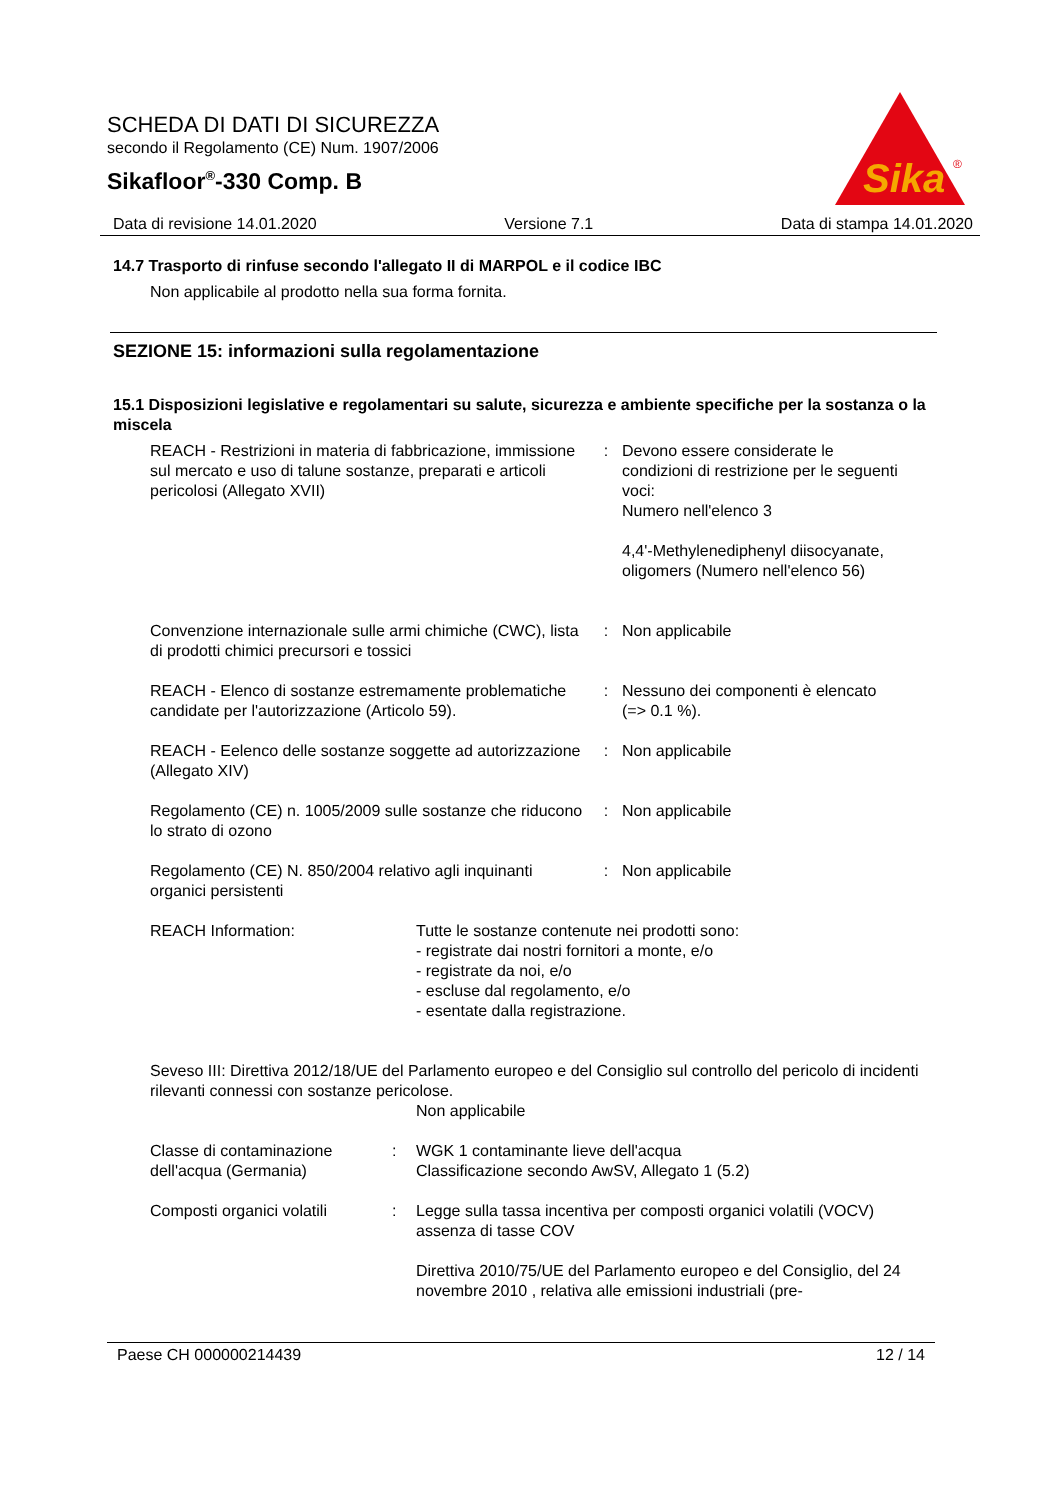SCHEDA DI DATI DI SICUREZZA
secondo il Regolamento (CE) Num. 1907/2006
Sikafloor<sup>®</sup>-330 Comp. B
Sika
®
Data di revisione 14.01.2020 Versione 7.1 Data di stampa 14.01.2020
14.7 Trasporto di rinfuse secondo l'allegato II di MARPOL e il codice IBC
Non applicabile al prodotto nella sua forma fornita.
SEZIONE 15: informazioni sulla regolamentazione
15.1 Disposizioni legislative e regolamentari su salute, sicurezza e ambiente specifiche per la sostanza o la miscela
| REACH - Restrizioni in materia di fabbricazione, immissione sul mercato e uso di talune sostanze, preparati e articoli pericolosi (Allegato XVII) | : | Devono essere considerate le condizioni di restrizione per le seguenti voci: Numero nell'elenco 3 4,4'-Methylenediphenyl diisocyanate, oligomers (Numero nell'elenco 56) |
| Convenzione internazionale sulle armi chimiche (CWC), lista di prodotti chimici precursori e tossici | : | Non applicabile |
| REACH - Elenco di sostanze estremamente problematiche candidate per l'autorizzazione (Articolo 59). | : | Nessuno dei componenti è elencato (=> 0.1 %). |
| REACH - Eelenco delle sostanze soggette ad autorizzazione (Allegato XIV) | : | Non applicabile |
| Regolamento (CE) n. 1005/2009 sulle sostanze che riducono lo strato di ozono | : | Non applicabile |
| Regolamento (CE) N. 850/2004 relativo agli inquinanti organici persistenti | : | Non applicabile |
| REACH Information: | Tutte le sostanze contenute nei prodotti sono: - registrate dai nostri fornitori a monte, e/o - registrate da noi, e/o - escluse dal regolamento, e/o - esentate dalla registrazione. |
Seveso III: Direttiva 2012/18/UE del Parlamento europeo e del Consiglio sul controllo del pericolo di incidenti rilevanti connessi con sostanze pericolose.
Non applicabile
| Classe di contaminazione dell'acqua (Germania) | : | WGK 1 contaminante lieve dell'acqua Classificazione secondo AwSV, Allegato 1 (5.2) |
| Composti organici volatili | : | Legge sulla tassa incentiva per composti organici volatili (VOCV) assenza di tasse COV Direttiva 2010/75/UE del Parlamento europeo e del Consiglio, del 24 novembre 2010 , relativa alle emissioni industriali (pre- |
Paese CH 000000214439 12 / 14